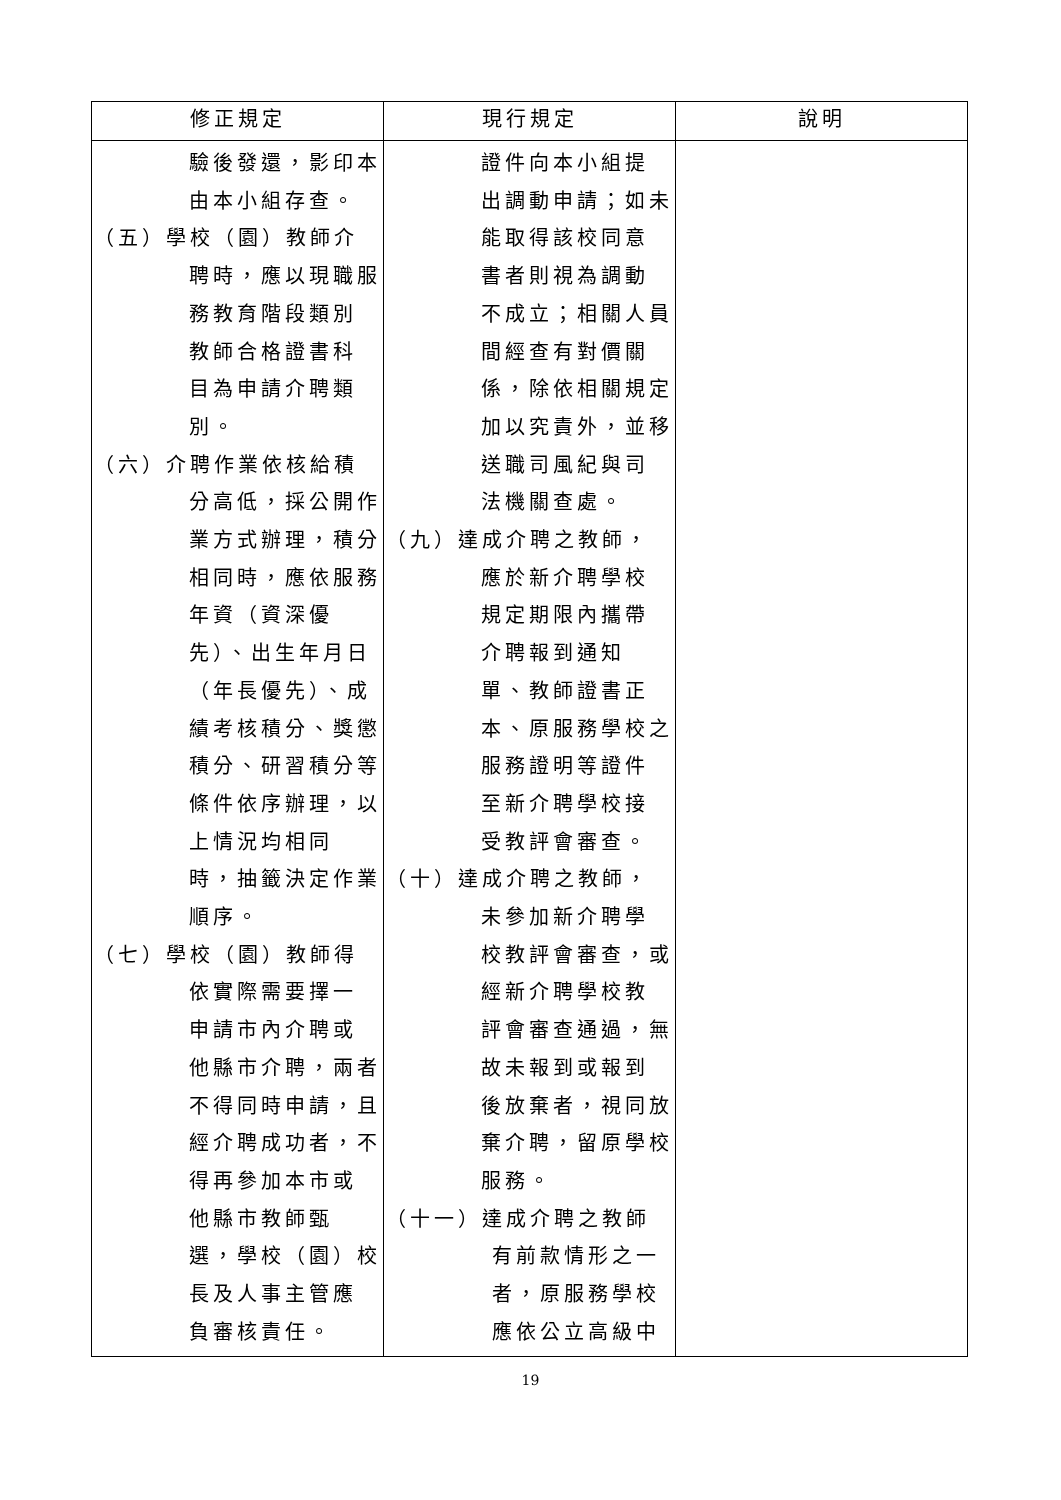| 修正規定 | 現行規定 | 說明 |
| --- | --- | --- |
| 驗後發還，影印本 由本小組存查。 （五）學校（園）教師介 聘時，應以現職服 務教育階段類別 教師合格證書科 目為申請介聘類 別。 （六）介聘作業依核給積 分高低，採公開作 業方式辦理，積分 相同時，應依服務 年資（資深優 先）、出生年月日 （年長優先）、成 績考核積分、獎懲 積分、研習積分等 條件依序辦理，以 上情況均相同 時，抽籤決定作業 順序。 （七）學校（園）教師得 依實際需要擇一 申請市內介聘或 他縣市介聘，兩者 不得同時申請，且 經介聘成功者，不 得再參加本市或 他縣市教師甄 選，學校（園）校 長及人事主管應 負審核責任。 | 證件向本小組提 出調動申請；如未 能取得該校同意 書者則視為調動 不成立；相關人員 間經查有對價關 係，除依相關規定 加以究責外，並移 送職司風紀與司 法機關查處。 （九）達成介聘之教師， 應於新介聘學校 規定期限內攜帶 介聘報到通知 單、教師證書正 本、原服務學校之 服務證明等證件 至新介聘學校接 受教評會審查。 （十）達成介聘之教師， 未參加新介聘學 校教評會審查，或 經新介聘學校教 評會審查通過，無 故未報到或報到 後放棄者，視同放 棄介聘，留原學校 服務。 （十一）達成介聘之教師 有前款情形之一 者，原服務學校 應依公立高級中 | |
19